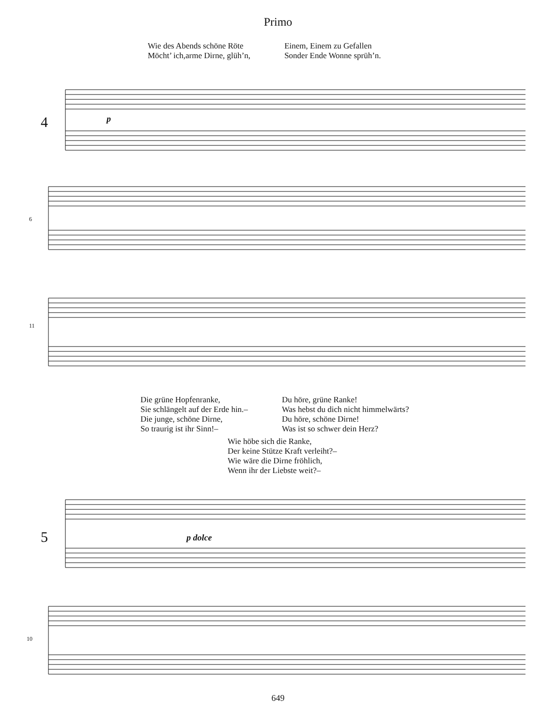Primo
Wie des Abends schöne Röte
Möcht’ ich,arme Dirne, glüh’n,
Einem, Einem zu Gefallen
Sonder Ende Wonne sprüh’n.
4 p
6
11
Die grüne Hopfenranke,
Sie schlängelt auf der Erde hin.–
Die junge, schöne Dirne,
So traurig ist ihr Sinn!–
Du höre, grüne Ranke!
Was hebst du dich nicht himmelwärts?
Du höre, schöne Dirne!
Was ist so schwer dein Herz?
Wie höbe sich die Ranke,
Der keine Stütze Kraft verleiht?–
Wie wäre die Dirne fröhlich,
Wenn ihr der Liebste weit?–
5 p dolce
10
649